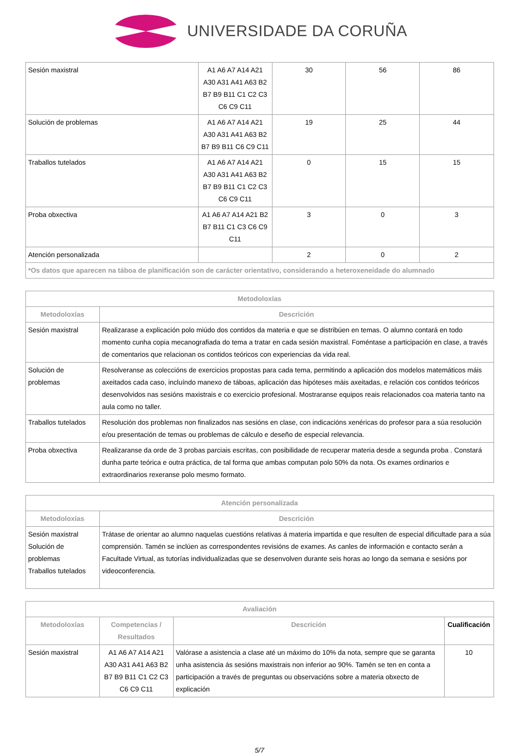UNIVERSIDADE DA CORUÑA
| Sesión maxistral | A1 A6 A7 A14 A21 A30 A31 A41 A63 B2 B7 B9 B11 C1 C2 C3 C6 C9 C11 | 30 | 56 | 86 |
| Solución de problemas | A1 A6 A7 A14 A21 A30 A31 A41 A63 B2 B7 B9 B11 C6 C9 C11 | 19 | 25 | 44 |
| Traballos tutelados | A1 A6 A7 A14 A21 A30 A31 A41 A63 B2 B7 B9 B11 C1 C2 C3 C6 C9 C11 | 0 | 15 | 15 |
| Proba obxectiva | A1 A6 A7 A14 A21 B2 B7 B11 C1 C3 C6 C9 C11 | 3 | 0 | 3 |
| Atención personalizada | | 2 | 0 | 2 |
| *Os datos que aparecen na táboa de planificación son de carácter orientativo, considerando a heteroxeneidade do alumnado | | | | |
| Metodoloxías | |
| --- | --- |
| Metodoloxías | Descrición |
| Sesión maxistral | Realizarase a explicación polo miúdo dos contidos da materia e que se distribúen en temas. O alumno contará en todo momento cunha copia mecanografiada do tema a tratar en cada sesión maxistral. Foméntase a participación en clase, a través de comentarios que relacionan os contidos teóricos con experiencias da vida real. |
| Solución de problemas | Resolveranse as coleccións de exercicios propostas para cada tema, permitindo a aplicación dos modelos matemáticos máis axeitados cada caso, incluíndo manexo de táboas, aplicación das hipóteses máis axeitadas, e relación cos contidos teóricos desenvolvidos nas sesións maxistrais e co exercicio profesional. Mostraranse equipos reais relacionados coa materia tanto na aula como no taller. |
| Traballos tutelados | Resolución dos problemas non finalizados nas sesións en clase, con indicacións xenéricas do profesor para a súa resolución e/ou presentación de temas ou problemas de cálculo e deseño de especial relevancia. |
| Proba obxectiva | Realizaranse da orde de 3 probas parciais escritas, con posibilidade de recuperar materia desde a segunda proba . Constará dunha parte teórica e outra práctica, de tal forma que ambas computan polo 50% da nota. Os exames ordinarios e extraordinarios rexeranse polo mesmo formato. |
| Atención personalizada | |
| --- | --- |
| Metodoloxías | Descrición |
| Sesión maxistral Solución de problemas Traballos tutelados | Trátase de orientar ao alumno naquelas cuestións relativas á materia impartida e que resulten de especial dificultade para a súa comprensión. Tamén se inclúen as correspondentes revisións de exames. As canles de información e contacto serán a Facultade Virtual, as tutorías individualizadas que se desenvolven durante seis horas ao longo da semana e sesións por videoconferencia. |
| Avaliación | | | |
| --- | --- | --- | --- |
| Metodoloxías | Competencias / Resultados | Descrición | Cualificación |
| Sesión maxistral | A1 A6 A7 A14 A21 A30 A31 A41 A63 B2 B7 B9 B11 C1 C2 C3 C6 C9 C11 | Valórase a asistencia a clase até un máximo do 10% da nota, sempre que se garanta unha asistencia ás sesións maxistrais non inferior ao 90%. Tamén se ten en conta a participación a través de preguntas ou observacións sobre a materia obxecto de explicación | 10 |
5/7